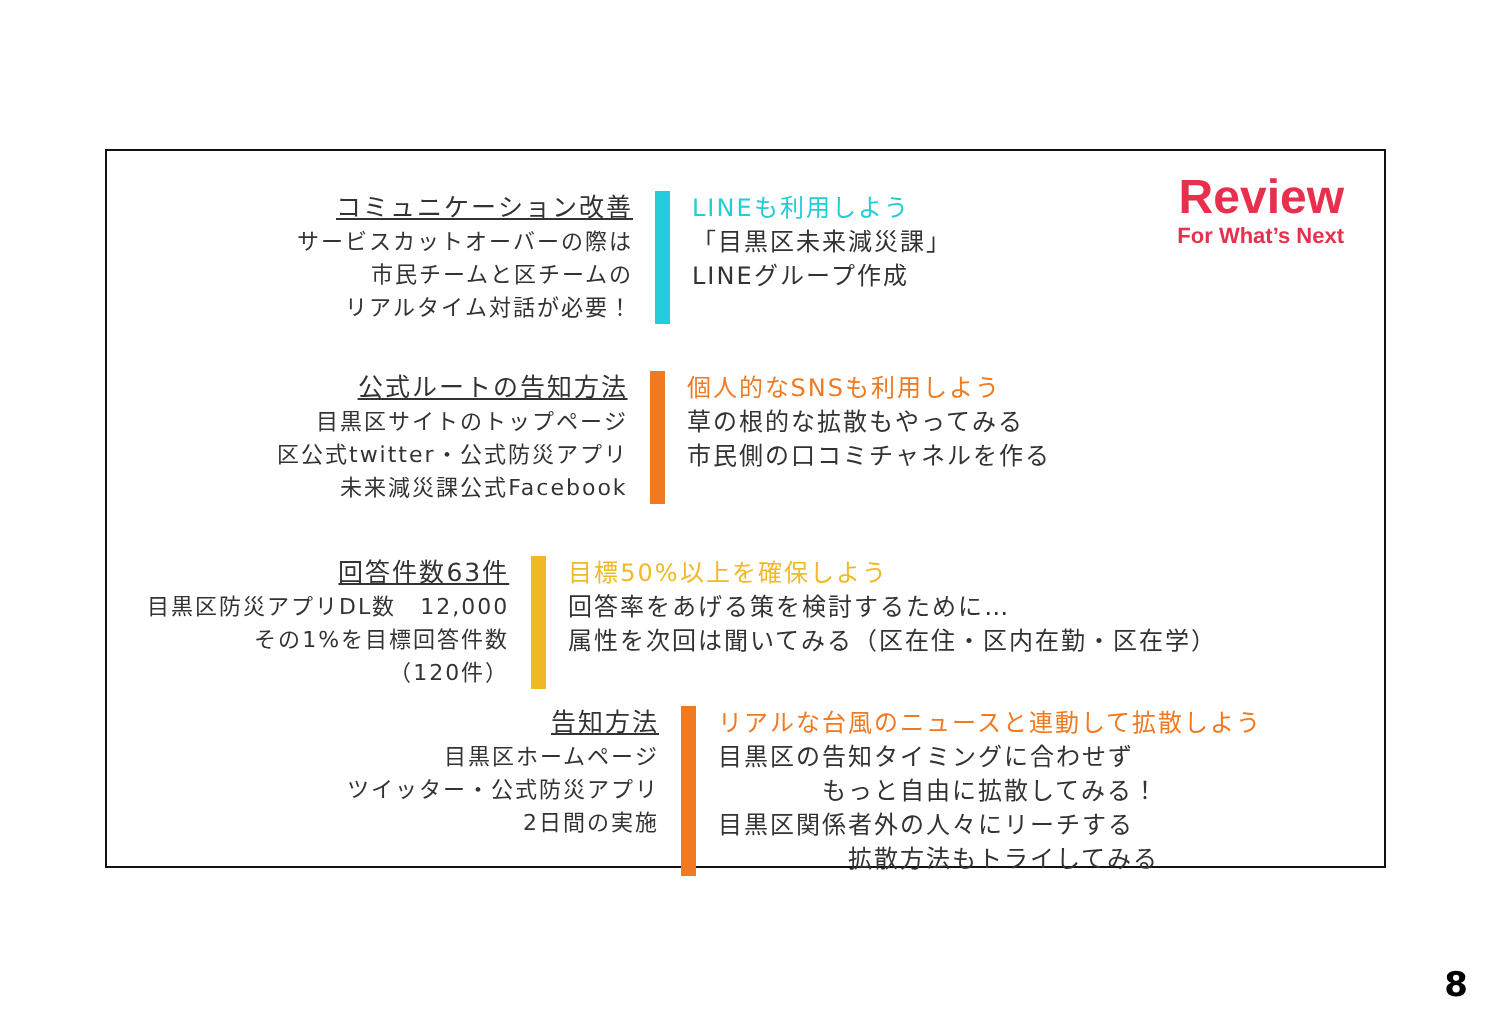Review
For What’s Next
コミュニケーション改善
サービスカットオーバーの際は
市民チームと区チームの
リアルタイム対話が必要！
LINEも利用しよう
「目黒区未来減災課」
LINEグループ作成
公式ルートの告知方法
目黒区サイトのトップページ
区公式twitter・公式防災アプリ
未来減災課公式Facebook
個人的なSNSも利用しよう
草の根的な拡散もやってみる
市民側の口コミチャネルを作る
回答件数63件
目黒区防災アプリDL数　12,000
その1%を目標回答件数
（120件）
目標50%以上を確保しよう
回答率をあげる策を検討するために…
属性を次回は聞いてみる（区在住・区内在勤・区在学）
告知方法
目黒区ホームページ
ツイッター・公式防災アプリ
2日間の実施
リアルな台風のニュースと連動して拡散しよう
目黒区の告知タイミングに合わせず
　　　　もっと自由に拡散してみる！
目黒区関係者外の人々にリーチする
　　　　　拡散方法もトライしてみる
8